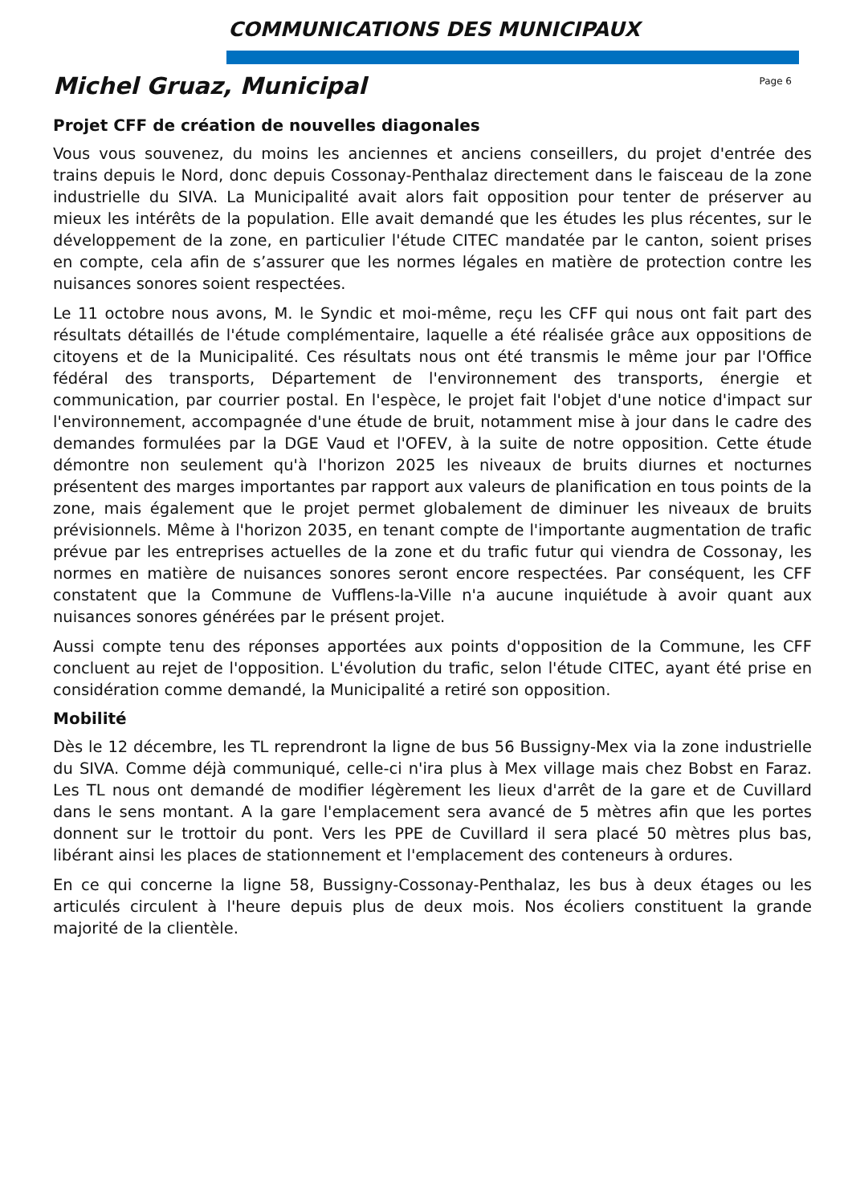COMMUNICATIONS DES MUNICIPAUX
Michel Gruaz, Municipal
Page 6
Projet CFF de création de nouvelles diagonales
Vous vous souvenez, du moins les anciennes et anciens conseillers, du projet d'entrée des trains depuis le Nord, donc depuis Cossonay-Penthalaz directement dans le faisceau de la zone industrielle du SIVA. La Municipalité avait alors fait opposition pour tenter de préserver au mieux les intérêts de la population. Elle avait demandé que les études les plus récentes, sur le développement de la zone, en particulier l'étude CITEC mandatée par le canton, soient prises en compte, cela afin de s’assurer que les normes légales en matière de protection contre les nuisances sonores soient respectées.
Le 11 octobre nous avons, M. le Syndic et moi-même, reçu les CFF qui nous ont fait part des résultats détaillés de l'étude complémentaire, laquelle a été réalisée grâce aux oppositions de citoyens et de la Municipalité. Ces résultats nous ont été transmis le même jour par l'Office fédéral des transports, Département de l'environnement des transports, énergie et communication, par courrier postal. En l'espèce, le projet fait l'objet d'une notice d'impact sur l'environnement, accompagnée d'une étude de bruit, notamment mise à jour dans le cadre des demandes formulées par la DGE Vaud et l'OFEV, à la suite de notre opposition. Cette étude démontre non seulement qu'à l'horizon 2025 les niveaux de bruits diurnes et nocturnes présentent des marges importantes par rapport aux valeurs de planification en tous points de la zone, mais également que le projet permet globalement de diminuer les niveaux de bruits prévisionnels. Même à l'horizon 2035, en tenant compte de l'importante augmentation de trafic prévue par les entreprises actuelles de la zone et du trafic futur qui viendra de Cossonay, les normes en matière de nuisances sonores seront encore respectées. Par conséquent, les CFF constatent que la Commune de Vufflens-la-Ville n'a aucune inquiétude à avoir quant aux nuisances sonores générées par le présent projet.
Aussi compte tenu des réponses apportées aux points d'opposition de la Commune, les CFF concluent au rejet de l'opposition. L'évolution du trafic, selon l'étude CITEC, ayant été prise en considération comme demandé, la Municipalité a retiré son opposition.
Mobilité
Dès le 12 décembre, les TL reprendront la ligne de bus 56 Bussigny-Mex via la zone industrielle du SIVA. Comme déjà communiqué, celle-ci n'ira plus à Mex village mais chez Bobst en Faraz. Les TL nous ont demandé de modifier légèrement les lieux d'arrêt de la gare et de Cuvillard dans le sens montant. A la gare l'emplacement sera avancé de 5 mètres afin que les portes donnent sur le trottoir du pont. Vers les PPE de Cuvillard il sera placé 50 mètres plus bas, libérant ainsi les places de stationnement et l'emplacement des conteneurs à ordures.
En ce qui concerne la ligne 58, Bussigny-Cossonay-Penthalaz, les bus à deux étages ou les articulés circulent à l'heure depuis plus de deux mois. Nos écoliers constituent la grande majorité de la clientèle.